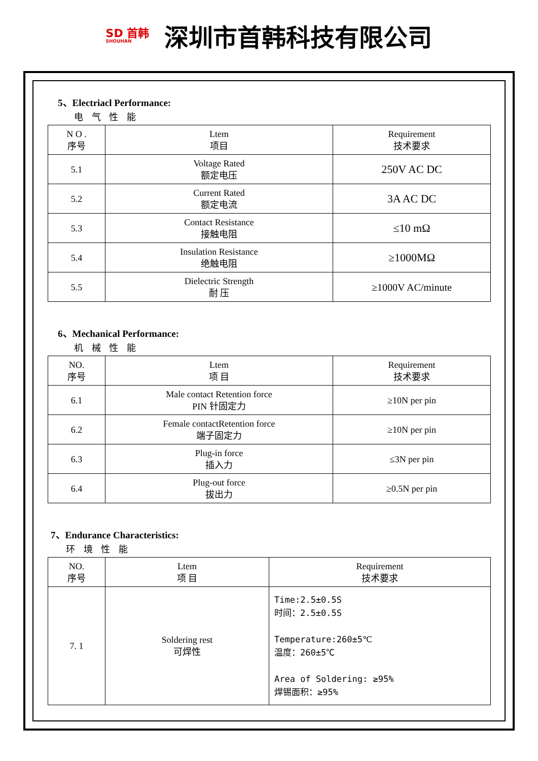SD 首韩
SHOUHAN
深圳市首韩科技有限公司
5、Electriacl Performance:
电 气 性 能
| N O . 序号 | Ltem 项目 | Requirement 技术要求 |
| --- | --- | --- |
| 5.1 | Voltage Rated 额定电压 | 250V AC DC |
| 5.2 | Current Rated 额定电流 | 3A AC DC |
| 5.3 | Contact Resistance 接触电阻 | ≤10 mΩ |
| 5.4 | Insulation Resistance 绝触电阻 | ≥1000MΩ |
| 5.5 | Dielectric Strength 耐 压 | ≥1000V AC/minute |
6、Mechanical Performance:
机 械 性 能
| NO. 序号 | Ltem 项 目 | Requirement 技术要求 |
| --- | --- | --- |
| 6.1 | Male contact Retention force PIN 针固定力 | ≥10N per pin |
| 6.2 | Female contactRetention force 端子固定力 | ≥10N per pin |
| 6.3 | Plug-in force 插入力 | ≤3N per pin |
| 6.4 | Plug-out force 拔出力 | ≥0.5N per pin |
7、Endurance Characteristics:
环 境 性 能
| NO. 序号 | Ltem 项 目 | Requirement 技术要求 |
| --- | --- | --- |
| 7. 1 | Soldering rest 可焊性 | Time:2.5±0.5S 时间：2.5±0.5S Temperature:260±5℃ 温度：260±5℃ Area of Soldering: ≥95% 焊锡面积：≥95% |